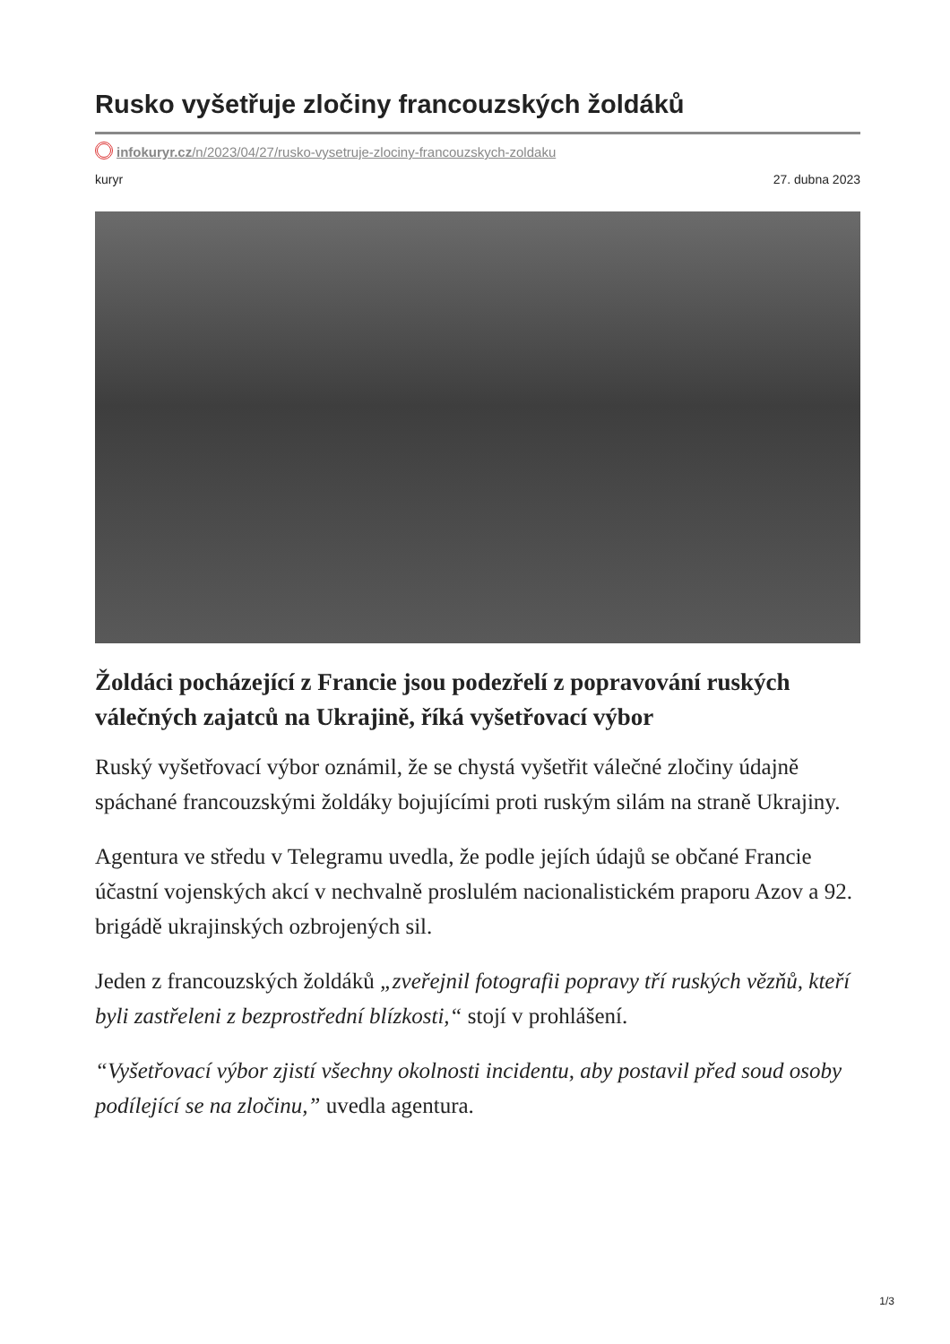Rusko vyšetřuje zločiny francouzských žoldáků
infokuryr.cz/n/2023/04/27/rusko-vysetruje-zlociny-francouzskych-zoldaku
kuryr 27. dubna 2023
Žoldáci pocházející z Francie jsou podezřelí z popravování ruských válečných zajatců na Ukrajině, říká vyšetřovací výbor
Ruský vyšetřovací výbor oznámil, že se chystá vyšetřit válečné zločiny údajně spáchané francouzskými žoldáky bojujícími proti ruským silám na straně Ukrajiny.
Agentura ve středu v Telegramu uvedla, že podle jejích údajů se občané Francie účastní vojenských akcí v nechvalně proslulém nacionalistickém praporu Azov a 92. brigádě ukrajinských ozbrojených sil.
Jeden z francouzských žoldáků „zveřejnil fotografii popravy tří ruských vězňů, kteří byli zastřeleni z bezprostřední blízkosti,“ stojí v prohlášení.
“Vyšetřovací výbor zjistí všechny okolnosti incidentu, aby postavil před soud osoby podílející se na zločinu,” uvedla agentura.
1/3